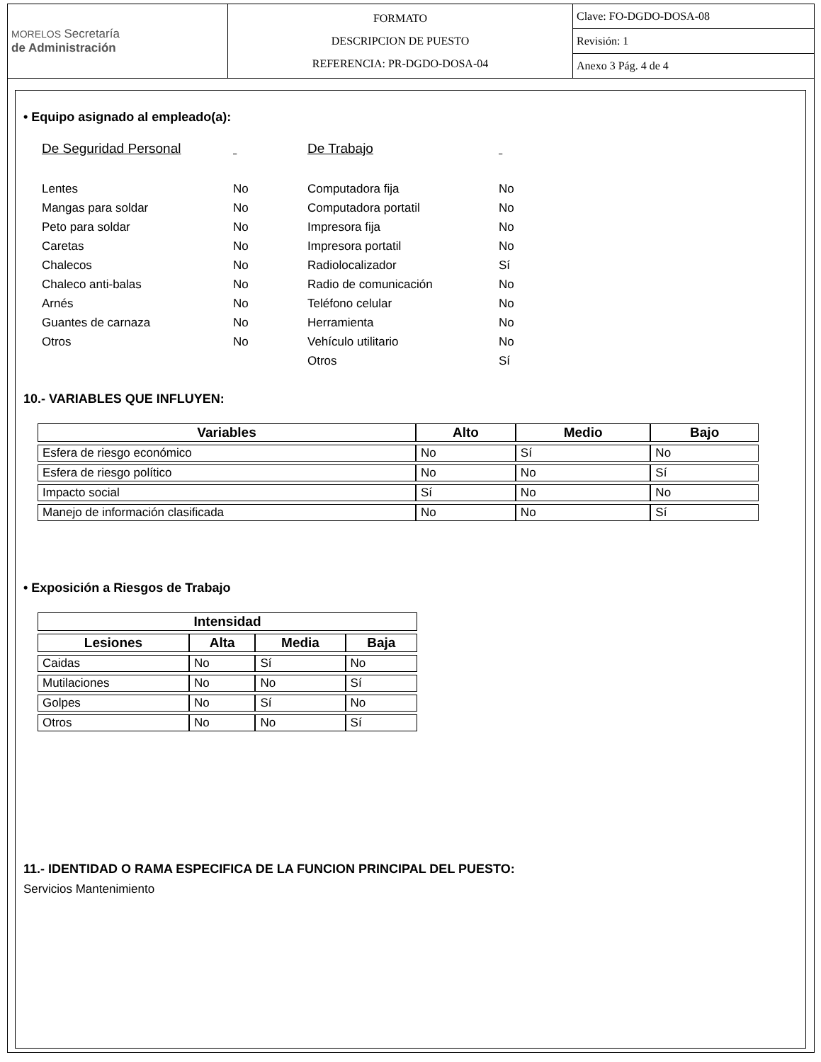| MORELOS Secretaría de Administración | FORMATO DESCRIPCION DE PUESTO REFERENCIA: PR-DGDO-DOSA-04 | Clave: FO-DGDO-DOSA-08 |
| | | Revisión: 1 |
| | | Anexo 3 Pág. 4 de 4 |
• Equipo asignado al empleado(a):
De Seguridad Personal
Lentes
Mangas para soldar
Peto para soldar
Caretas
Chalecos
Chaleco anti-balas
Arnés
Guantes de carnaza
Otros
No
No
No
No
No
No
No
No
No
De Trabajo
Computadora fija
Computadora portatil
Impresora fija
Impresora portatil
Radiolocalizador
Radio de comunicación
Teléfono celular
Herramienta
Vehículo utilitario
Otros
No
No
No
No
Sí
No
No
No
No
Sí
10.- VARIABLES QUE INFLUYEN:
| Variables | Alto | Medio | Bajo |
| --- | --- | --- | --- |
| Esfera de riesgo económico | No | Sí | No |
| Esfera de riesgo político | No | No | Sí |
| Impacto social | Sí | No | No |
| Manejo de información clasificada | No | No | Sí |
• Exposición a Riesgos de Trabajo
| Intensidad | | | |
| --- | --- | --- | --- |
| Lesiones | Alta | Media | Baja |
| Caidas | No | Sí | No |
| Mutilaciones | No | No | Sí |
| Golpes | No | Sí | No |
| Otros | No | No | Sí |
11.- IDENTIDAD O RAMA ESPECIFICA DE LA FUNCION PRINCIPAL DEL PUESTO:
Servicios Mantenimiento